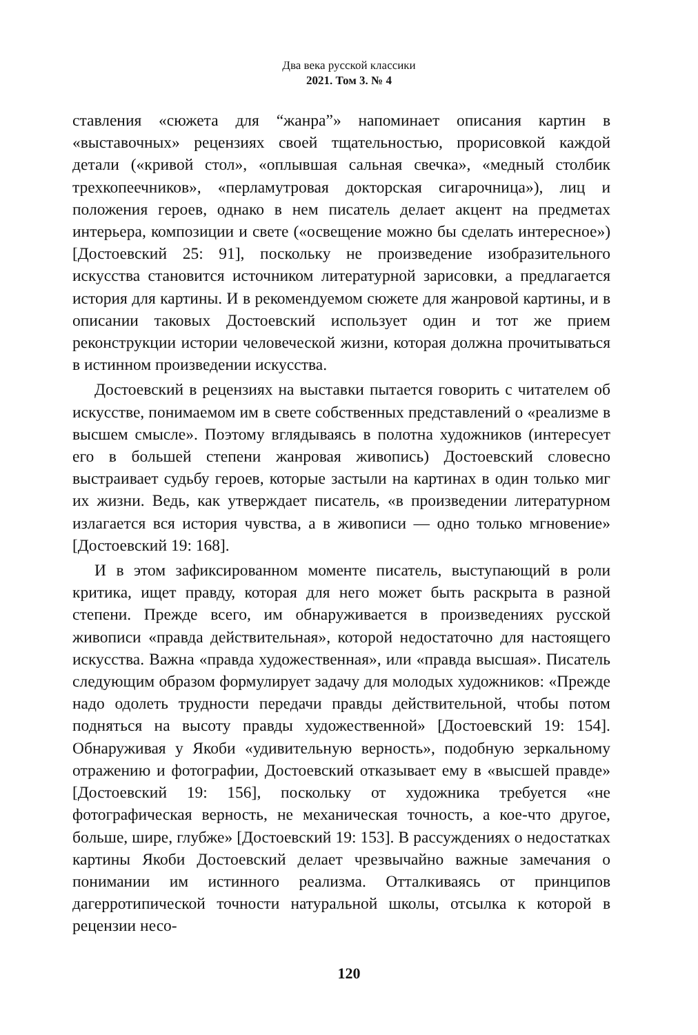Два века русской классики
2021. Том 3. № 4
ставления «сюжета для “жанра”» напоминает описания картин в «выставочных» рецензиях своей тщательностью, прорисовкой каждой детали («кривой стол», «оплывшая сальная свечка», «медный столбик трехкопеечников», «перламутровая докторская сигарочница»), лиц и положения героев, однако в нем писатель делает акцент на предметах интерьера, композиции и свете («освещение можно бы сделать интересное») [Достоевский 25: 91], поскольку не произведение изобразительного искусства становится источником литературной зарисовки, а предлагается история для картины. И в рекомендуемом сюжете для жанровой картины, и в описании таковых Достоевский использует один и тот же прием реконструкции истории человеческой жизни, которая должна прочитываться в истинном произведении искусства.
Достоевский в рецензиях на выставки пытается говорить с читателем об искусстве, понимаемом им в свете собственных представлений о «реализме в высшем смысле». Поэтому вглядываясь в полотна художников (интересует его в большей степени жанровая живопись) Достоевский словесно выстраивает судьбу героев, которые застыли на картинах в один только миг их жизни. Ведь, как утверждает писатель, «в произведении литературном излагается вся история чувства, а в живописи — одно только мгновение» [Достоевский 19: 168].
И в этом зафиксированном моменте писатель, выступающий в роли критика, ищет правду, которая для него может быть раскрыта в разной степени. Прежде всего, им обнаруживается в произведениях русской живописи «правда действительная», которой недостаточно для настоящего искусства. Важна «правда художественная», или «правда высшая». Писатель следующим образом формулирует задачу для молодых художников: «Прежде надо одолеть трудности передачи правды действительной, чтобы потом подняться на высоту правды художественной» [Достоевский 19: 154]. Обнаруживая у Якоби «удивительную верность», подобную зеркальному отражению и фотографии, Достоевский отказывает ему в «высшей правде» [Достоевский 19: 156], поскольку от художника требуется «не фотографическая верность, не механическая точность, а кое-что другое, больше, шире, глубже» [Достоевский 19: 153]. В рассуждениях о недостатках картины Якоби Достоевский делает чрезвычайно важные замечания о понимании им истинного реализма. Отталкиваясь от принципов дагерротипической точности натуральной школы, отсылка к которой в рецензии несо-
120